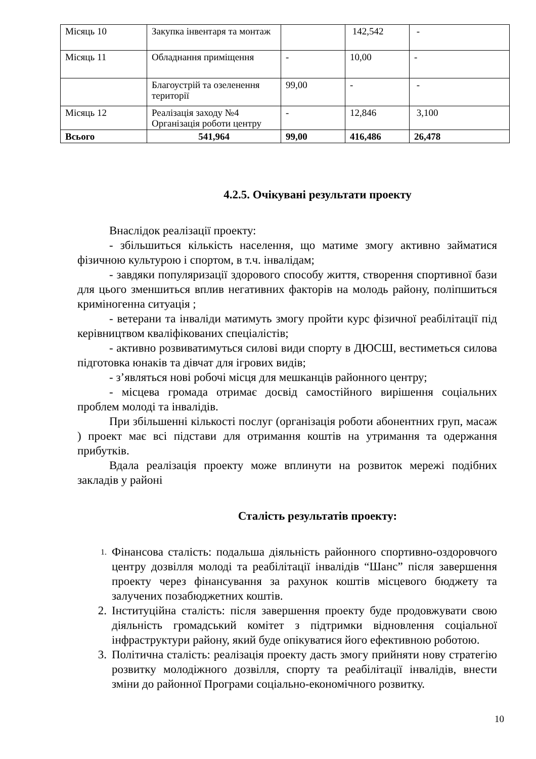| Місяць 10 | Закупка інвентаря та монтаж | | 142,542 | - |
| Місяць 11 | Обладнання приміщення | - | 10,00 | - |
| | Благоустрій та озеленення території | 99,00 | - | - |
| Місяць 12 | Реалізація заходу №4 Організація роботи центру | - | 12,846 | 3,100 |
| Всього | 541,964 | 99,00 | 416,486 | 26,478 |
4.2.5. Очікувані результати проекту
Внаслідок реалізації проекту:
- збільшиться кількість населення, що матиме змогу активно займатися фізичною культурою і спортом, в т.ч. інвалідам;
- завдяки популяризації здорового способу життя, створення спортивної бази для цього зменшиться вплив негативних факторів на молодь району, поліпшиться криміногенна ситуація ;
- ветерани та інваліди матимуть змогу пройти курс фізичної реабілітації під керівництвом кваліфікованих спеціалістів;
- активно розвиватимуться силові види спорту в ДЮСШ, вестиметься силова підготовка юнаків та дівчат для ігрових видів;
- з’являться нові робочі місця для мешканців районного центру;
- місцева громада отримає досвід самостійного вирішення соціальних проблем молоді та інвалідів.
При збільшенні кількості послуг (організація роботи абонентних груп, масаж ) проект має всі підстави для отримання коштів на утримання та одержання прибутків.
Вдала реалізація проекту може вплинути на розвиток мережі подібних закладів у районі
Сталість результатів проекту:
1. Фінансова сталість: подальша діяльність районного спортивно-оздоровчого центру дозвілля молоді та реабілітації інвалідів “Шанс” після завершення проекту через фінансування за рахунок коштів місцевого бюджету та залучених позабюджетних коштів.
2. Інституційна сталість: після завершення проекту буде продовжувати свою діяльність громадський комітет з підтримки відновлення соціальної інфраструктури району, який буде опікуватися його ефективною роботою.
3. Політична сталість: реалізація проекту дасть змогу прийняти нову стратегію розвитку молодіжного дозвілля, спорту та реабілітації інвалідів, внести зміни до районної Програми соціально-економічного розвитку.
10